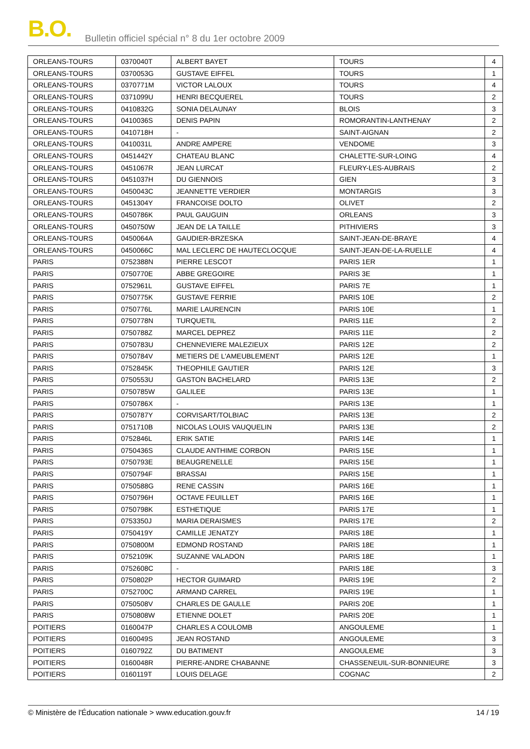B.O. Bulletin officiel spécial n° 8 du 1er octobre 2009
| ORLEANS-TOURS | 0370040T | ALBERT BAYET | TOURS | 4 |
| ORLEANS-TOURS | 0370053G | GUSTAVE EIFFEL | TOURS | 1 |
| ORLEANS-TOURS | 0370771M | VICTOR LALOUX | TOURS | 4 |
| ORLEANS-TOURS | 0371099U | HENRI BECQUEREL | TOURS | 2 |
| ORLEANS-TOURS | 0410832G | SONIA DELAUNAY | BLOIS | 3 |
| ORLEANS-TOURS | 0410036S | DENIS PAPIN | ROMORANTIN-LANTHENAY | 2 |
| ORLEANS-TOURS | 0410718H | - | SAINT-AIGNAN | 2 |
| ORLEANS-TOURS | 0410031L | ANDRE AMPERE | VENDOME | 3 |
| ORLEANS-TOURS | 0451442Y | CHATEAU BLANC | CHALETTE-SUR-LOING | 4 |
| ORLEANS-TOURS | 0451067R | JEAN LURCAT | FLEURY-LES-AUBRAIS | 2 |
| ORLEANS-TOURS | 0451037H | DU GIENNOIS | GIEN | 3 |
| ORLEANS-TOURS | 0450043C | JEANNETTE VERDIER | MONTARGIS | 3 |
| ORLEANS-TOURS | 0451304Y | FRANCOISE DOLTO | OLIVET | 2 |
| ORLEANS-TOURS | 0450786K | PAUL GAUGUIN | ORLEANS | 3 |
| ORLEANS-TOURS | 0450750W | JEAN DE LA TAILLE | PITHIVIERS | 3 |
| ORLEANS-TOURS | 0450064A | GAUDIER-BRZESKA | SAINT-JEAN-DE-BRAYE | 4 |
| ORLEANS-TOURS | 0450066C | MAL LECLERC DE HAUTECLOCQUE | SAINT-JEAN-DE-LA-RUELLE | 4 |
| PARIS | 0752388N | PIERRE LESCOT | PARIS 1ER | 1 |
| PARIS | 0750770E | ABBE GREGOIRE | PARIS 3E | 1 |
| PARIS | 0752961L | GUSTAVE EIFFEL | PARIS 7E | 1 |
| PARIS | 0750775K | GUSTAVE FERRIE | PARIS 10E | 2 |
| PARIS | 0750776L | MARIE LAURENCIN | PARIS 10E | 1 |
| PARIS | 0750778N | TURQUETIL | PARIS 11E | 2 |
| PARIS | 0750788Z | MARCEL DEPREZ | PARIS 11E | 2 |
| PARIS | 0750783U | CHENNEVIERE MALEZIEUX | PARIS 12E | 2 |
| PARIS | 0750784V | METIERS DE L'AMEUBLEMENT | PARIS 12E | 1 |
| PARIS | 0752845K | THEOPHILE GAUTIER | PARIS 12E | 3 |
| PARIS | 0750553U | GASTON BACHELARD | PARIS 13E | 2 |
| PARIS | 0750785W | GALILEE | PARIS 13E | 1 |
| PARIS | 0750786X | - | PARIS 13E | 1 |
| PARIS | 0750787Y | CORVISART/TOLBIAC | PARIS 13E | 2 |
| PARIS | 0751710B | NICOLAS LOUIS VAUQUELIN | PARIS 13E | 2 |
| PARIS | 0752846L | ERIK SATIE | PARIS 14E | 1 |
| PARIS | 0750436S | CLAUDE ANTHIME CORBON | PARIS 15E | 1 |
| PARIS | 0750793E | BEAUGRENELLE | PARIS 15E | 1 |
| PARIS | 0750794F | BRASSAI | PARIS 15E | 1 |
| PARIS | 0750588G | RENE CASSIN | PARIS 16E | 1 |
| PARIS | 0750796H | OCTAVE FEUILLET | PARIS 16E | 1 |
| PARIS | 0750798K | ESTHETIQUE | PARIS 17E | 1 |
| PARIS | 0753350J | MARIA DERAISMES | PARIS 17E | 2 |
| PARIS | 0750419Y | CAMILLE JENATZY | PARIS 18E | 1 |
| PARIS | 0750800M | EDMOND ROSTAND | PARIS 18E | 1 |
| PARIS | 0752109K | SUZANNE VALADON | PARIS 18E | 1 |
| PARIS | 0752608C | - | PARIS 18E | 3 |
| PARIS | 0750802P | HECTOR GUIMARD | PARIS 19E | 2 |
| PARIS | 0752700C | ARMAND CARREL | PARIS 19E | 1 |
| PARIS | 0750508V | CHARLES DE GAULLE | PARIS 20E | 1 |
| PARIS | 0750808W | ETIENNE DOLET | PARIS 20E | 1 |
| POITIERS | 0160047P | CHARLES A COULOMB | ANGOULEME | 1 |
| POITIERS | 0160049S | JEAN ROSTAND | ANGOULEME | 3 |
| POITIERS | 0160792Z | DU BATIMENT | ANGOULEME | 3 |
| POITIERS | 0160048R | PIERRE-ANDRE CHABANNE | CHASSENEUIL-SUR-BONNIEURE | 3 |
| POITIERS | 0160119T | LOUIS DELAGE | COGNAC | 2 |
© Ministère de l'Éducation nationale > www.education.gouv.fr 14 / 19